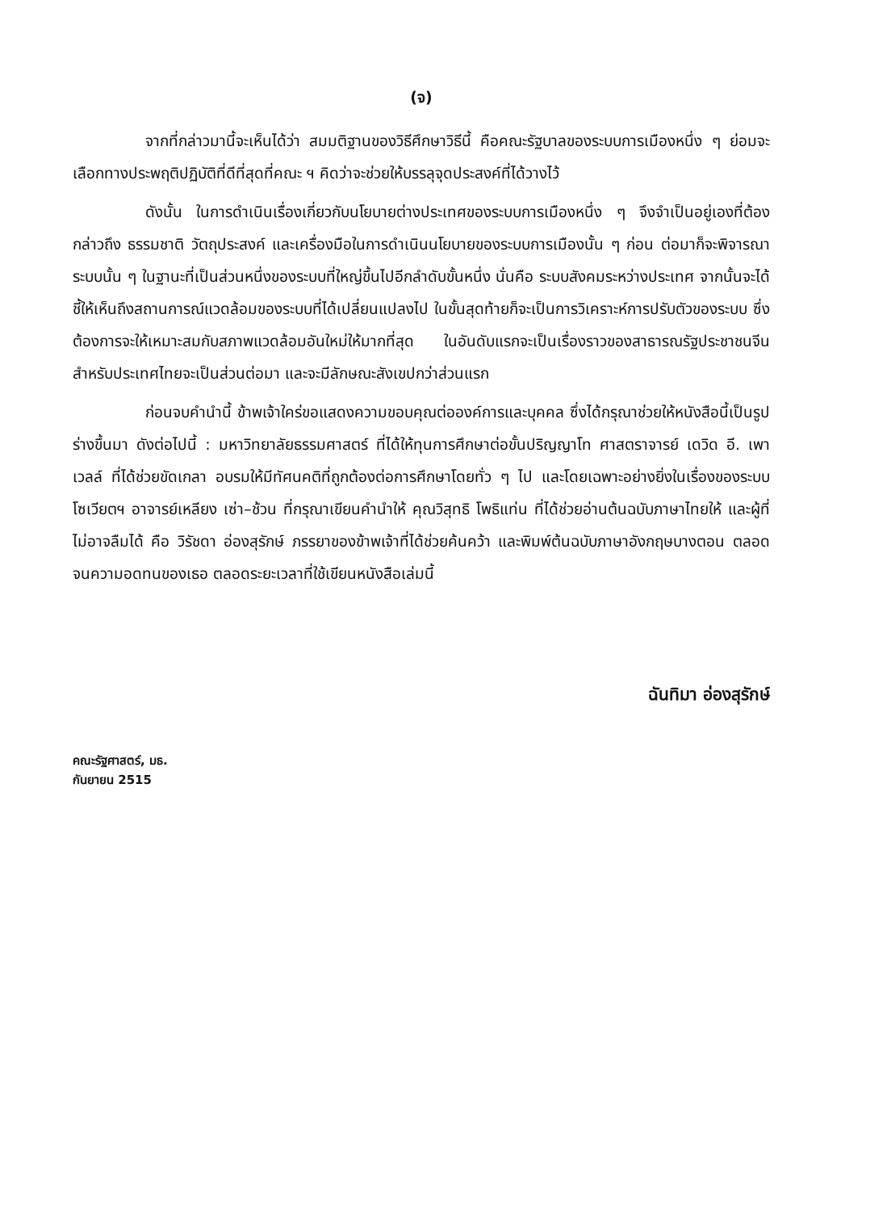(จ)
จากที่กล่าวมานี้จะเห็นได้ว่า สมมติฐานของวิธีศึกษาวิธีนี้ คือคณะรัฐบาลของระบบการเมืองหนึ่ง ๆ ย่อมจะเลือกทางประพฤติปฏิบัติที่ดีที่สุดที่คณะ ฯ คิดว่าจะช่วยให้บรรลุจุดประสงค์ที่ได้วางไว้
ดังนั้น ในการดำเนินเรื่องเกี่ยวกับนโยบายต่างประเทศของระบบการเมืองหนึ่ง ๆ จึงจำเป็นอยู่เองที่ต้องกล่าวถึง ธรรมชาติ วัตถุประสงค์ และเครื่องมือในการดำเนินนโยบายของระบบการเมืองนั้น ๆ ก่อน ต่อมาก็จะพิจารณาระบบนั้น ๆ ในฐานะที่เป็นส่วนหนึ่งของระบบที่ใหญ่ขึ้นไปอีกลำดับขั้นหนึ่ง นั่นคือ ระบบสังคมระหว่างประเทศ จากนั้นจะได้ชี้ให้เห็นถึงสถานการณ์แวดล้อมของระบบที่ได้เปลี่ยนแปลงไป ในขั้นสุดท้ายก็จะเป็นการวิเคราะห์การปรับตัวของระบบ ซึ่งต้องการจะให้เหมาะสมกับสภาพแวดล้อมอันใหม่ให้มากที่สุด ในอันดับแรกจะเป็นเรื่องราวของสาธารณรัฐประชาชนจีน สำหรับประเทศไทยจะเป็นส่วนต่อมา และจะมีลักษณะสังเขปกว่าส่วนแรก
ก่อนจบคำนำนี้ ข้าพเจ้าใคร่ขอแสดงความขอบคุณต่อองค์การและบุคคล ซึ่งได้กรุณาช่วยให้หนังสือนี้เป็นรูปร่างขึ้นมา ดังต่อไปนี้ : มหาวิทยาลัยธรรมศาสตร์ ที่ได้ให้ทุนการศึกษาต่อขั้นปริญญาโท ศาสตราจารย์ เดวิด อี. เพาเวลล์ ที่ได้ช่วยขัดเกลา อบรมให้มีทัศนคติที่ถูกต้องต่อการศึกษาโดยทั่ว ๆ ไป และโดยเฉพาะอย่างยิ่งในเรื่องของระบบโซเวียตฯ อาจารย์เหลียง เซ่า–ช้วน ที่กรุณาเขียนคำนำให้ คุณวิสุทธิ โพธิแท่น ที่ได้ช่วยอ่านต้นฉบับภาษาไทยให้ และผู้ที่ไม่อาจลืมได้ คือ วิรัชดา อ่องสุรักษ์ ภรรยาของข้าพเจ้าที่ได้ช่วยค้นคว้า และพิมพ์ต้นฉบับภาษาอังกฤษบางตอน ตลอดจนความอดทนของเธอ ตลอดระยะเวลาที่ใช้เขียนหนังสือเล่มนี้
ฉันทิมา อ่องสุรักษ์
คณะรัฐศาสตร์, มธ.
กันยายน 2515